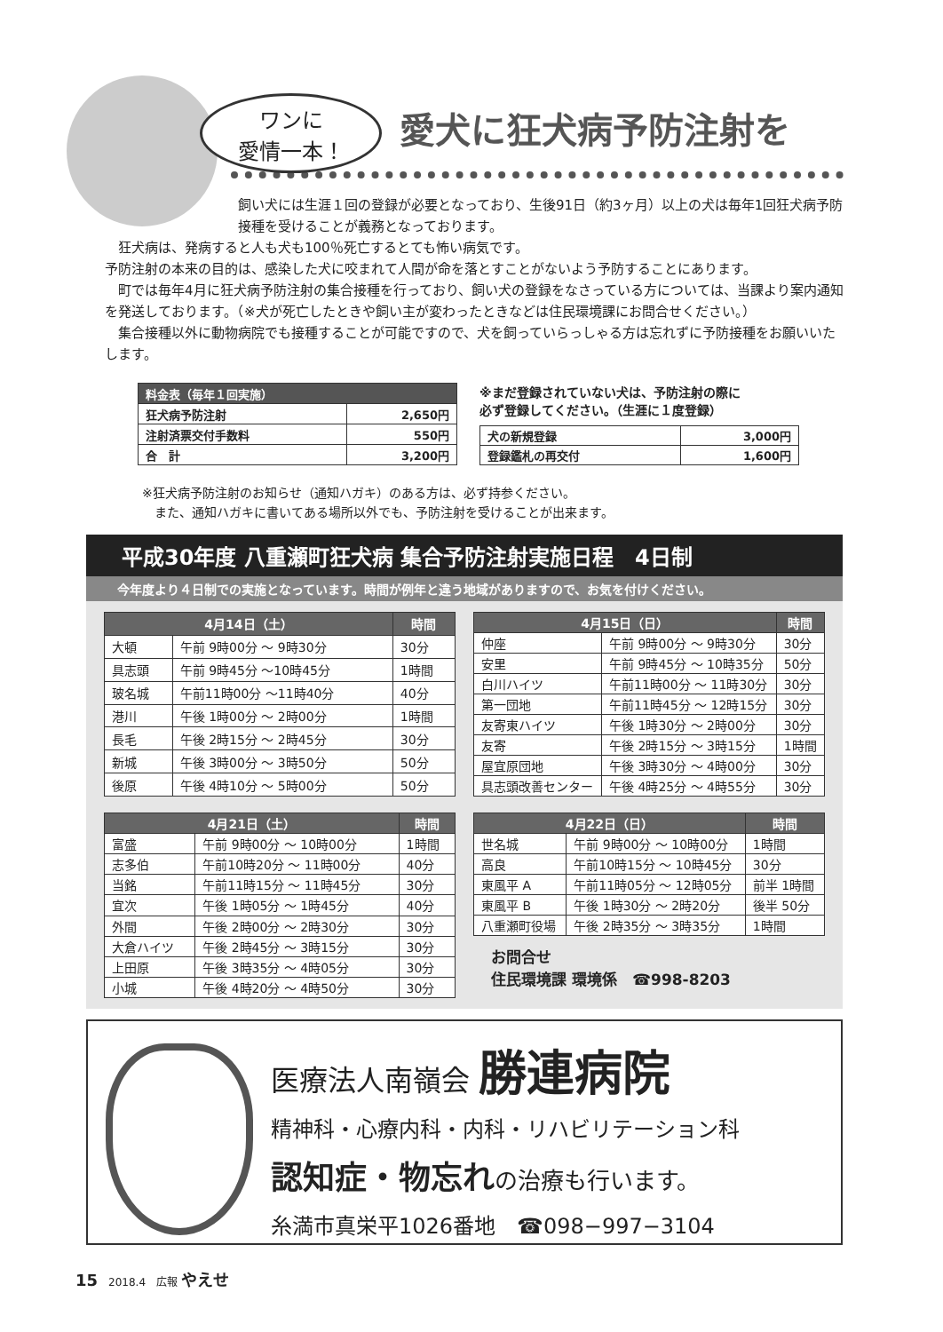ワンに
愛情一本！
愛犬に狂犬病予防注射を
飼い犬には生涯１回の登録が必要となっており、生後91日（約3ヶ月）以上の犬は毎年1回狂犬病予防接種を受けることが義務となっております。
　狂犬病は、発病すると人も犬も100％死亡するとても怖い病気です。
予防注射の本来の目的は、感染した犬に咬まれて人間が命を落とすことがないよう予防することにあります。
　町では毎年4月に狂犬病予防注射の集合接種を行っており、飼い犬の登録をなさっている方については、当課より案内通知を発送しております。（※犬が死亡したときや飼い主が変わったときなどは住民環境課にお問合せください。）
　集合接種以外に動物病院でも接種することが可能ですので、犬を飼っていらっしゃる方は忘れずに予防接種をお願いいたします。
| 料金表（毎年１回実施） | |
| --- | --- |
| 狂犬病予防注射 | 2,650円 |
| 注射済票交付手数料 | 550円 |
| 合 計 | 3,200円 |
※まだ登録されていない犬は、予防注射の際に
必ず登録してください。（生涯に１度登録）
| 犬の新規登録 | 3,000円 |
| 登録鑑札の再交付 | 1,600円 |
※狂犬病予防注射のお知らせ（通知ハガキ）のある方は、必ず持参ください。
　また、通知ハガキに書いてある場所以外でも、予防注射を受けることが出来ます。
平成30年度 八重瀬町狂犬病 集合予防注射実施日程　4日制
今年度より４日制での実施となっています。時間が例年と違う地域がありますので、お気を付けください。
| 4月14日（土） | | 時間 |
| --- | --- | --- |
| 大頓 | 午前 9時00分 ～ 9時30分 | 30分 |
| 具志頭 | 午前 9時45分 ～10時45分 | 1時間 |
| 玻名城 | 午前11時00分 ～11時40分 | 40分 |
| 港川 | 午後 1時00分 ～ 2時00分 | 1時間 |
| 長毛 | 午後 2時15分 ～ 2時45分 | 30分 |
| 新城 | 午後 3時00分 ～ 3時50分 | 50分 |
| 後原 | 午後 4時10分 ～ 5時00分 | 50分 |
| 4月15日（日） | | 時間 |
| --- | --- | --- |
| 仲座 | 午前 9時00分 ～ 9時30分 | 30分 |
| 安里 | 午前 9時45分 ～ 10時35分 | 50分 |
| 白川ハイツ | 午前11時00分 ～ 11時30分 | 30分 |
| 第一団地 | 午前11時45分 ～ 12時15分 | 30分 |
| 友寄東ハイツ | 午後 1時30分 ～ 2時00分 | 30分 |
| 友寄 | 午後 2時15分 ～ 3時15分 | 1時間 |
| 屋宜原団地 | 午後 3時30分 ～ 4時00分 | 30分 |
| 具志頭改善センター | 午後 4時25分 ～ 4時55分 | 30分 |
| 4月21日（土） | | 時間 |
| --- | --- | --- |
| 富盛 | 午前 9時00分 ～ 10時00分 | 1時間 |
| 志多伯 | 午前10時20分 ～ 11時00分 | 40分 |
| 当銘 | 午前11時15分 ～ 11時45分 | 30分 |
| 宜次 | 午後 1時05分 ～ 1時45分 | 40分 |
| 外間 | 午後 2時00分 ～ 2時30分 | 30分 |
| 大倉ハイツ | 午後 2時45分 ～ 3時15分 | 30分 |
| 上田原 | 午後 3時35分 ～ 4時05分 | 30分 |
| 小城 | 午後 4時20分 ～ 4時50分 | 30分 |
| 4月22日（日） | | 時間 |
| --- | --- | --- |
| 世名城 | 午前 9時00分 ～ 10時00分 | 1時間 |
| 高良 | 午前10時15分 ～ 10時45分 | 30分 |
| 東風平 A | 午前11時05分 ～ 12時05分 | 前半 1時間 |
| 東風平 B | 午後 1時30分 ～ 2時20分 | 後半 50分 |
| 八重瀬町役場 | 午後 2時35分 ～ 3時35分 | 1時間 |
お問合せ
住民環境課 環境係　☎998-8203
医療法人南嶺会 勝連病院
精神科・心療内科・内科・リハビリテーション科
認知症・物忘れの治療も行います。
糸満市真栄平1026番地　☎098−997−3104
15　2018.4　広報 やえせ